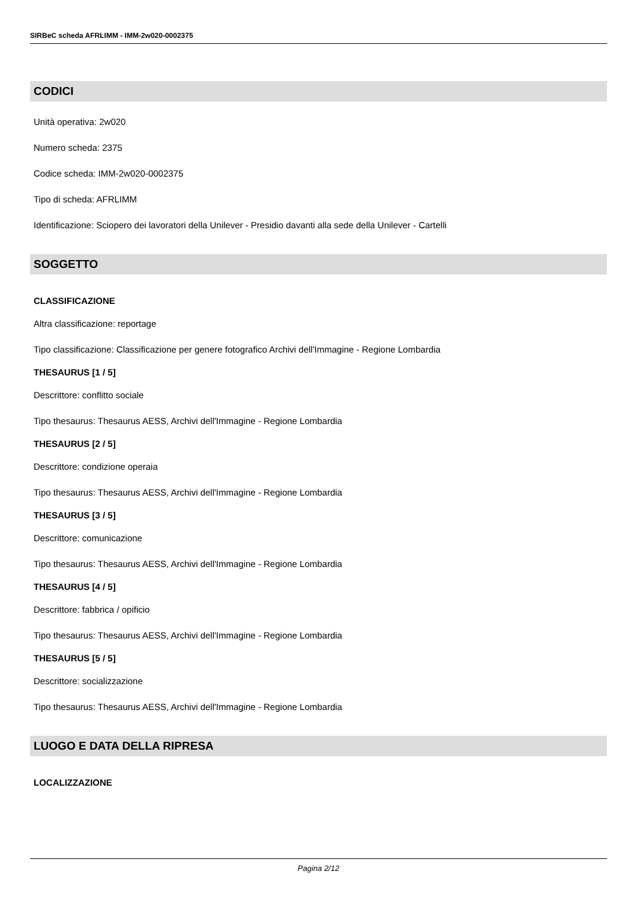SIRBeC scheda AFRLIMM - IMM-2w020-0002375
CODICI
Unità operativa: 2w020
Numero scheda: 2375
Codice scheda: IMM-2w020-0002375
Tipo di scheda: AFRLIMM
Identificazione: Sciopero dei lavoratori della Unilever - Presidio davanti alla sede della Unilever - Cartelli
SOGGETTO
CLASSIFICAZIONE
Altra classificazione: reportage
Tipo classificazione: Classificazione per genere fotografico Archivi dell'Immagine - Regione Lombardia
THESAURUS [1 / 5]
Descrittore: conflitto sociale
Tipo thesaurus: Thesaurus AESS, Archivi dell'Immagine - Regione Lombardia
THESAURUS [2 / 5]
Descrittore: condizione operaia
Tipo thesaurus: Thesaurus AESS, Archivi dell'Immagine - Regione Lombardia
THESAURUS [3 / 5]
Descrittore: comunicazione
Tipo thesaurus: Thesaurus AESS, Archivi dell'Immagine - Regione Lombardia
THESAURUS [4 / 5]
Descrittore: fabbrica / opificio
Tipo thesaurus: Thesaurus AESS, Archivi dell'Immagine - Regione Lombardia
THESAURUS [5 / 5]
Descrittore: socializzazione
Tipo thesaurus: Thesaurus AESS, Archivi dell'Immagine - Regione Lombardia
LUOGO E DATA DELLA RIPRESA
LOCALIZZAZIONE
Pagina 2/12